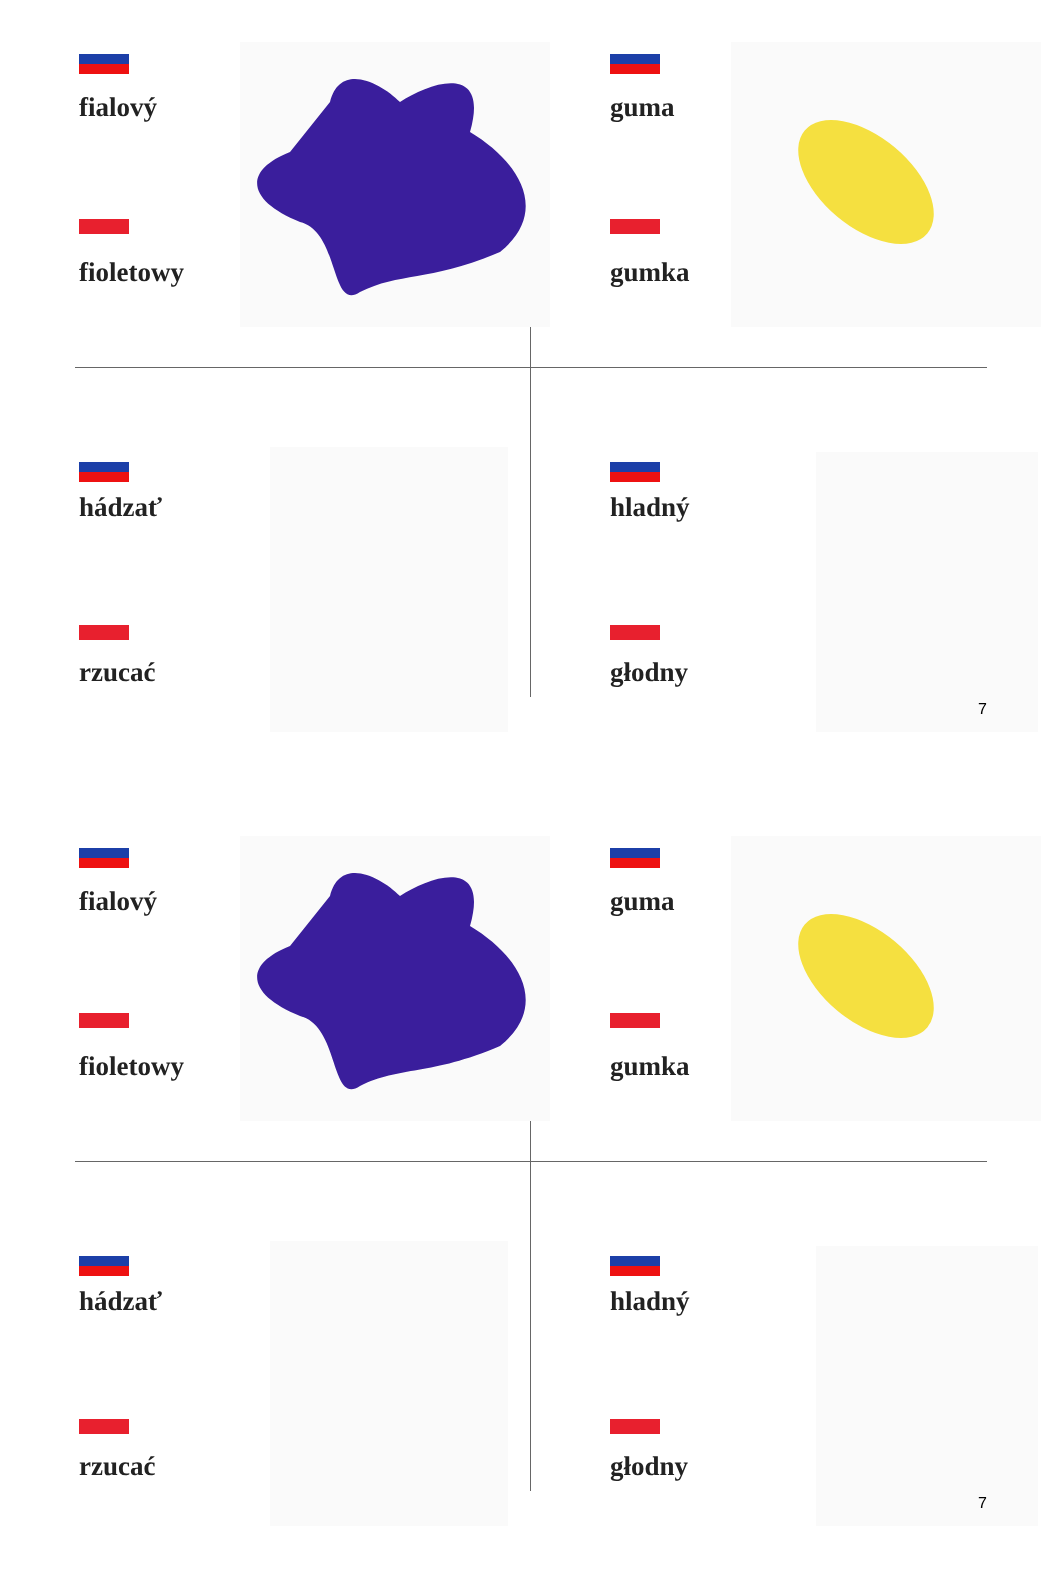fialový
fioletowy
guma
gumka
hádzať
rzucać
hladný
głodny
7
fialový
fioletowy
guma
gumka
hádzať
rzucać
hladný
głodny
7